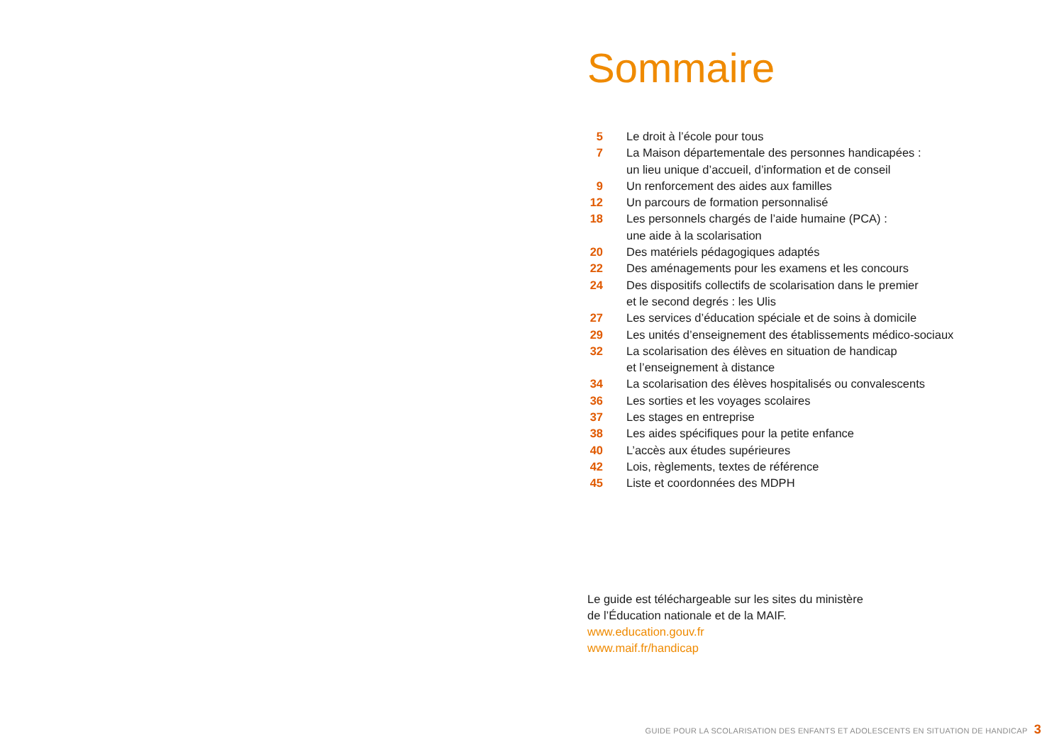Sommaire
| 5 | Le droit à l’école pour tous |
| 7 | La Maison départementale des personnes handicapées : un lieu unique d’accueil, d’information et de conseil |
| 9 | Un renforcement des aides aux familles |
| 12 | Un parcours de formation personnalisé |
| 18 | Les personnels chargés de l’aide humaine (PCA) : une aide à la scolarisation |
| 20 | Des matériels pédagogiques adaptés |
| 22 | Des aménagements pour les examens et les concours |
| 24 | Des dispositifs collectifs de scolarisation dans le premier et le second degrés : les Ulis |
| 27 | Les services d’éducation spéciale et de soins à domicile |
| 29 | Les unités d’enseignement des établissements médico-sociaux |
| 32 | La scolarisation des élèves en situation de handicap et l’enseignement à distance |
| 34 | La scolarisation des élèves hospitalisés ou convalescents |
| 36 | Les sorties et les voyages scolaires |
| 37 | Les stages en entreprise |
| 38 | Les aides spécifiques pour la petite enfance |
| 40 | L’accès aux études supérieures |
| 42 | Lois, règlements, textes de référence |
| 45 | Liste et coordonnées des MDPH |
Le guide est téléchargeable sur les sites du ministère
de l’Éducation nationale et de la MAIF.
www.education.gouv.fr
www.maif.fr/handicap
GUIDE POUR LA SCOLARISATION DES ENFANTS ET ADOLESCENTS EN SITUATION DE HANDICAP 3